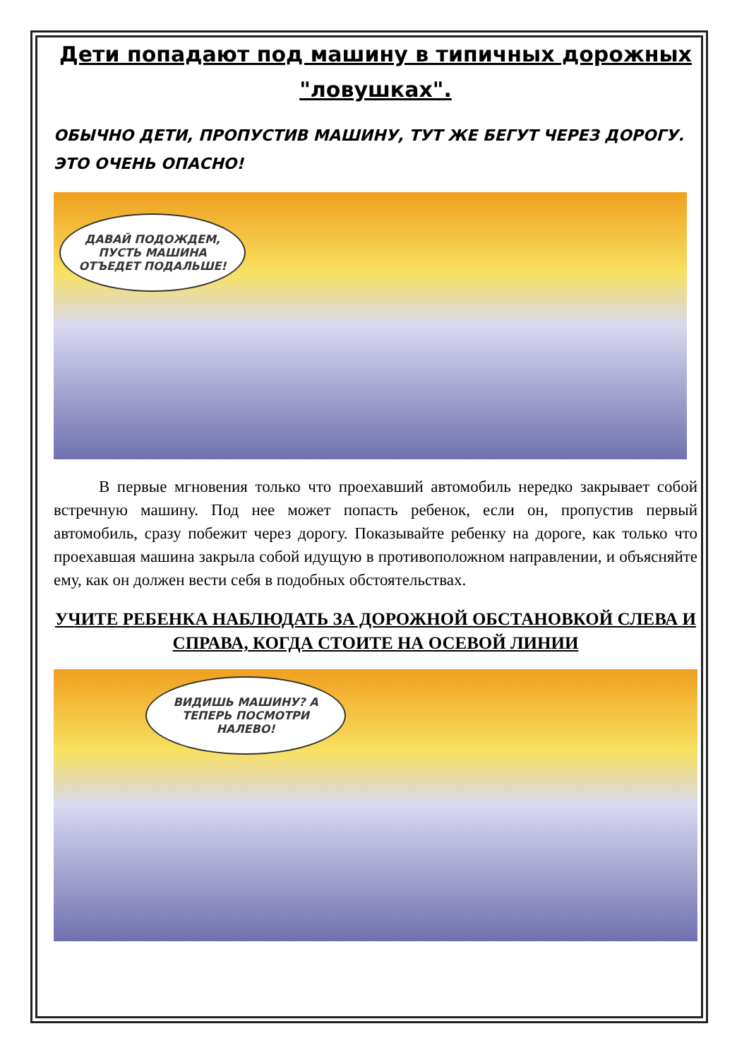Дети попадают под машину в типичных дорожных "ловушках".
ОБЫЧНО ДЕТИ, ПРОПУСТИВ МАШИНУ, ТУТ ЖЕ БЕГУТ ЧЕРЕЗ ДОРОГУ. ЭТО ОЧЕНЬ ОПАСНО!
ДАВАЙ ПОДОЖДЕМ, ПУСТЬ МАШИНА ОТЪЕДЕТ ПОДАЛЬШЕ!
В первые мгновения только что проехавший автомобиль нередко закрывает собой встречную машину. Под нее может попасть ребенок, если он, пропустив первый автомобиль, сразу побежит через дорогу. Показывайте ребенку на дороге, как только что проехавшая машина закрыла собой идущую в противоположном направлении, и объясняйте ему, как он должен вести себя в подобных обстоятельствах.
УЧИТЕ РЕБЕНКА НАБЛЮДАТЬ ЗА ДОРОЖНОЙ ОБСТАНОВКОЙ СЛЕВА И СПРАВА, КОГДА СТОИТЕ НА ОСЕВОЙ ЛИНИИ
ВИДИШЬ МАШИНУ? А ТЕПЕРЬ ПОСМОТРИ НАЛЕВО!